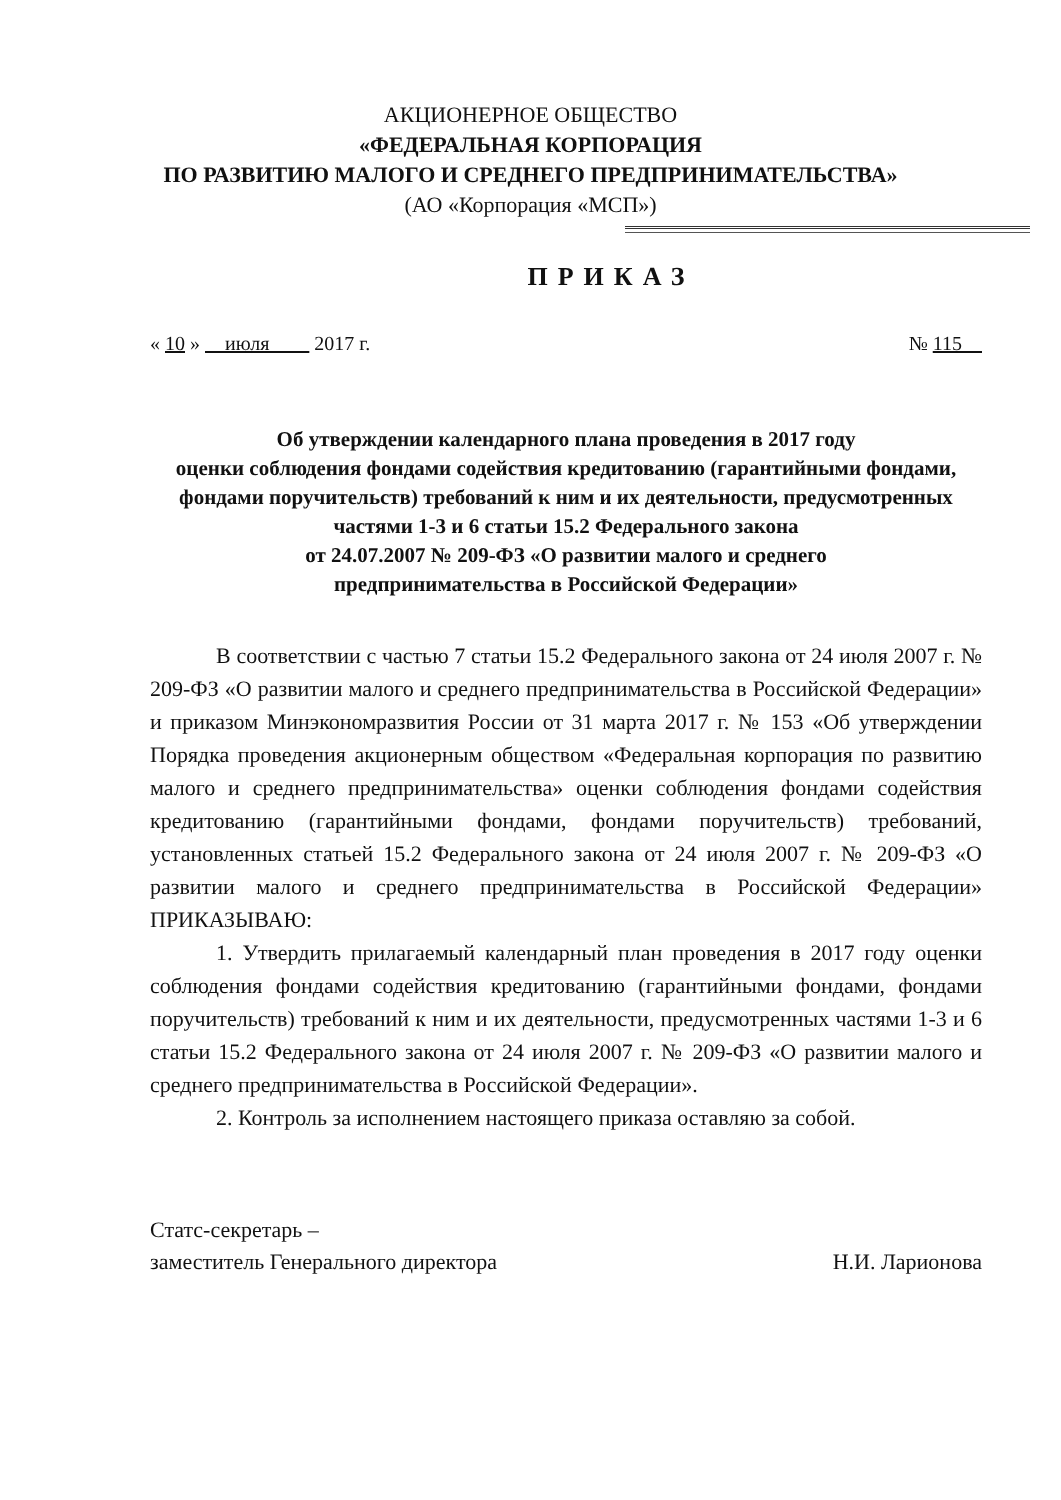АКЦИОНЕРНОЕ ОБЩЕСТВО
«ФЕДЕРАЛЬНАЯ КОРПОРАЦИЯ
ПО РАЗВИТИЮ МАЛОГО И СРЕДНЕГО ПРЕДПРИНИМАТЕЛЬСТВА»
(АО «Корпорация «МСП»)
ПРИКАЗ
« 10 » июля 2017 г. № 115
Об утверждении календарного плана проведения в 2017 году
оценки соблюдения фондами содействия кредитованию (гарантийными фондами, фондами поручительств) требований к ним и их деятельности, предусмотренных частями 1-3 и 6 статьи 15.2 Федерального закона
от 24.07.2007 № 209-ФЗ «О развитии малого и среднего
предпринимательства в Российской Федерации»
В соответствии с частью 7 статьи 15.2 Федерального закона от 24 июля 2007 г. № 209-ФЗ «О развитии малого и среднего предпринимательства в Российской Федерации» и приказом Минэкономразвития России от 31 марта 2017 г. № 153 «Об утверждении Порядка проведения акционерным обществом «Федеральная корпорация по развитию малого и среднего предпринимательства» оценки соблюдения фондами содействия кредитованию (гарантийными фондами, фондами поручительств) требований, установленных статьей 15.2 Федерального закона от 24 июля 2007 г. № 209-ФЗ «О развитии малого и среднего предпринимательства в Российской Федерации» ПРИКАЗЫВАЮ:
1. Утвердить прилагаемый календарный план проведения в 2017 году оценки соблюдения фондами содействия кредитованию (гарантийными фондами, фондами поручительств) требований к ним и их деятельности, предусмотренных частями 1-3 и 6 статьи 15.2 Федерального закона от 24 июля 2007 г. № 209-ФЗ «О развитии малого и среднего предпринимательства в Российской Федерации».
2. Контроль за исполнением настоящего приказа оставляю за собой.
Статс-секретарь –
заместитель Генерального директора Н.И. Ларионова